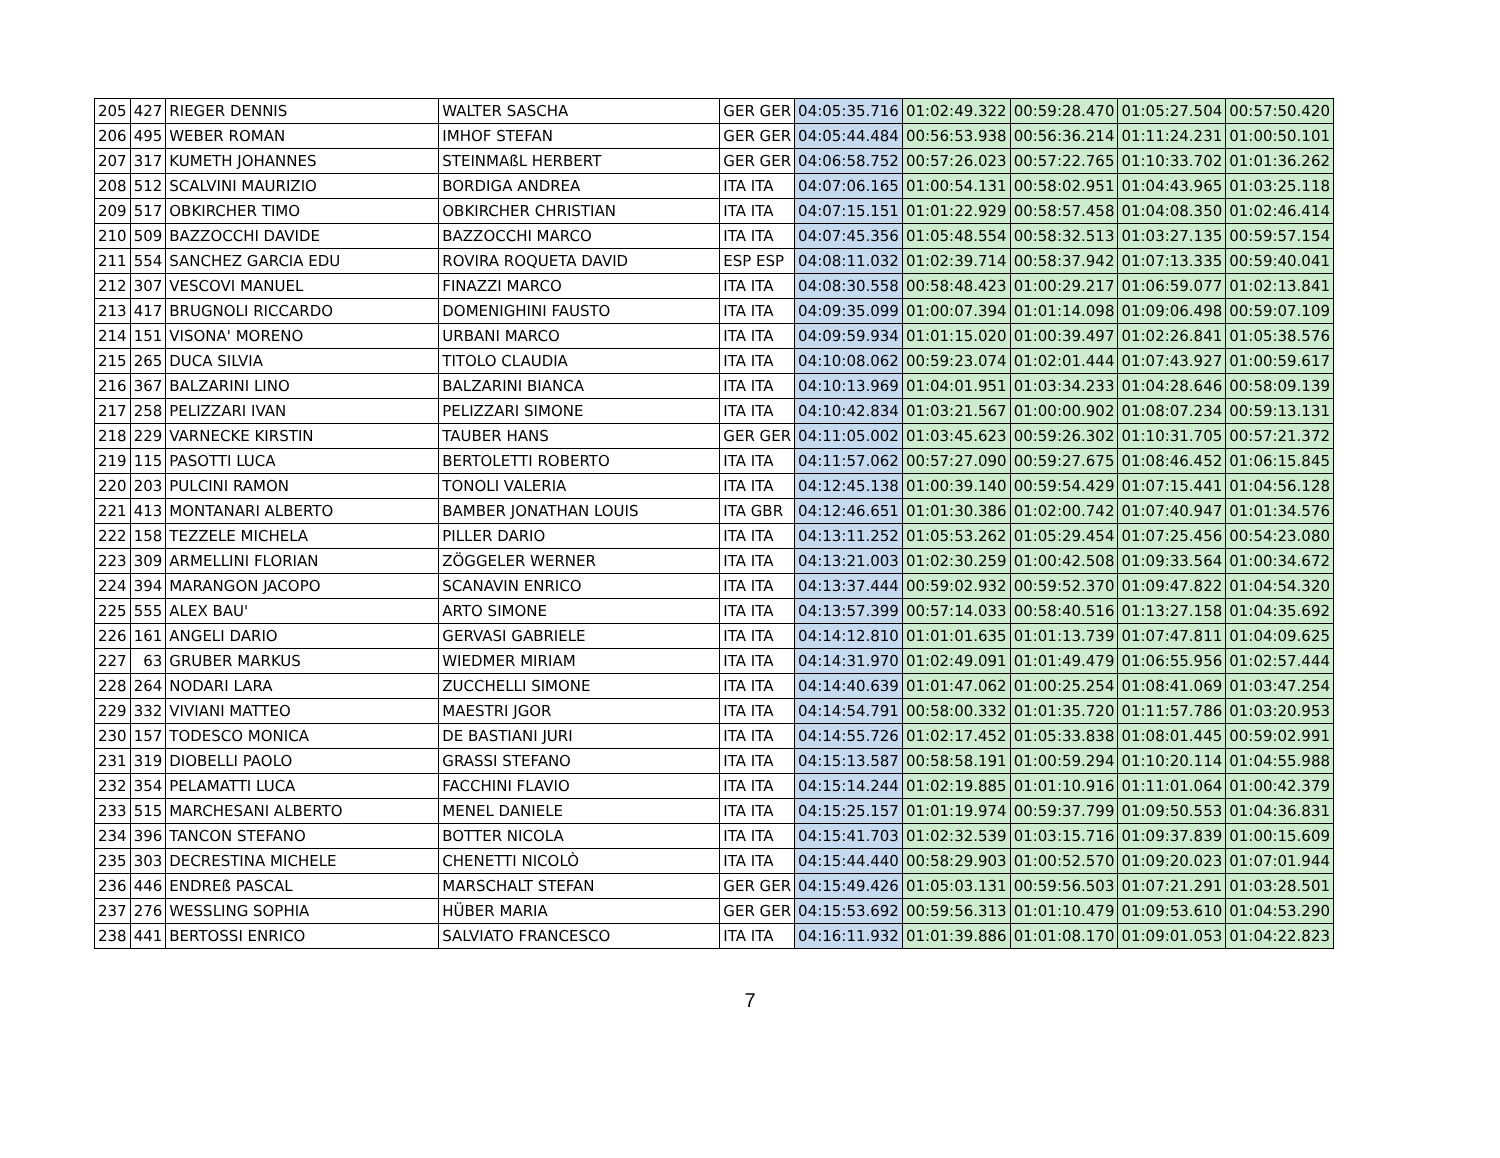| 205 | 427 | RIEGER DENNIS | WALTER SASCHA | GER GER | 04:05:35.716 | 01:02:49.322 | 00:59:28.470 | 01:05:27.504 | 00:57:50.420 |
| 206 | 495 | WEBER ROMAN | IMHOF STEFAN | GER GER | 04:05:44.484 | 00:56:53.938 | 00:56:36.214 | 01:11:24.231 | 01:00:50.101 |
| 207 | 317 | KUMETH JOHANNES | STEINMAßL HERBERT | GER GER | 04:06:58.752 | 00:57:26.023 | 00:57:22.765 | 01:10:33.702 | 01:01:36.262 |
| 208 | 512 | SCALVINI MAURIZIO | BORDIGA ANDREA | ITA ITA | 04:07:06.165 | 01:00:54.131 | 00:58:02.951 | 01:04:43.965 | 01:03:25.118 |
| 209 | 517 | OBKIRCHER TIMO | OBKIRCHER CHRISTIAN | ITA ITA | 04:07:15.151 | 01:01:22.929 | 00:58:57.458 | 01:04:08.350 | 01:02:46.414 |
| 210 | 509 | BAZZOCCHI DAVIDE | BAZZOCCHI MARCO | ITA ITA | 04:07:45.356 | 01:05:48.554 | 00:58:32.513 | 01:03:27.135 | 00:59:57.154 |
| 211 | 554 | SANCHEZ GARCIA EDU | ROVIRA ROQUETA DAVID | ESP ESP | 04:08:11.032 | 01:02:39.714 | 00:58:37.942 | 01:07:13.335 | 00:59:40.041 |
| 212 | 307 | VESCOVI MANUEL | FINAZZI MARCO | ITA ITA | 04:08:30.558 | 00:58:48.423 | 01:00:29.217 | 01:06:59.077 | 01:02:13.841 |
| 213 | 417 | BRUGNOLI RICCARDO | DOMENIGHINI FAUSTO | ITA ITA | 04:09:35.099 | 01:00:07.394 | 01:01:14.098 | 01:09:06.498 | 00:59:07.109 |
| 214 | 151 | VISONA' MORENO | URBANI MARCO | ITA ITA | 04:09:59.934 | 01:01:15.020 | 01:00:39.497 | 01:02:26.841 | 01:05:38.576 |
| 215 | 265 | DUCA SILVIA | TITOLO CLAUDIA | ITA ITA | 04:10:08.062 | 00:59:23.074 | 01:02:01.444 | 01:07:43.927 | 01:00:59.617 |
| 216 | 367 | BALZARINI LINO | BALZARINI BIANCA | ITA ITA | 04:10:13.969 | 01:04:01.951 | 01:03:34.233 | 01:04:28.646 | 00:58:09.139 |
| 217 | 258 | PELIZZARI IVAN | PELIZZARI SIMONE | ITA ITA | 04:10:42.834 | 01:03:21.567 | 01:00:00.902 | 01:08:07.234 | 00:59:13.131 |
| 218 | 229 | VARNECKE KIRSTIN | TAUBER HANS | GER GER | 04:11:05.002 | 01:03:45.623 | 00:59:26.302 | 01:10:31.705 | 00:57:21.372 |
| 219 | 115 | PASOTTI LUCA | BERTOLETTI ROBERTO | ITA ITA | 04:11:57.062 | 00:57:27.090 | 00:59:27.675 | 01:08:46.452 | 01:06:15.845 |
| 220 | 203 | PULCINI RAMON | TONOLI VALERIA | ITA ITA | 04:12:45.138 | 01:00:39.140 | 00:59:54.429 | 01:07:15.441 | 01:04:56.128 |
| 221 | 413 | MONTANARI ALBERTO | BAMBER JONATHAN LOUIS | ITA GBR | 04:12:46.651 | 01:01:30.386 | 01:02:00.742 | 01:07:40.947 | 01:01:34.576 |
| 222 | 158 | TEZZELE MICHELA | PILLER DARIO | ITA ITA | 04:13:11.252 | 01:05:53.262 | 01:05:29.454 | 01:07:25.456 | 00:54:23.080 |
| 223 | 309 | ARMELLINI FLORIAN | ZÖGGELER WERNER | ITA ITA | 04:13:21.003 | 01:02:30.259 | 01:00:42.508 | 01:09:33.564 | 01:00:34.672 |
| 224 | 394 | MARANGON JACOPO | SCANAVIN ENRICO | ITA ITA | 04:13:37.444 | 00:59:02.932 | 00:59:52.370 | 01:09:47.822 | 01:04:54.320 |
| 225 | 555 | ALEX BAU' | ARTO SIMONE | ITA ITA | 04:13:57.399 | 00:57:14.033 | 00:58:40.516 | 01:13:27.158 | 01:04:35.692 |
| 226 | 161 | ANGELI DARIO | GERVASI GABRIELE | ITA ITA | 04:14:12.810 | 01:01:01.635 | 01:01:13.739 | 01:07:47.811 | 01:04:09.625 |
| 227 | 63 | GRUBER MARKUS | WIEDMER MIRIAM | ITA ITA | 04:14:31.970 | 01:02:49.091 | 01:01:49.479 | 01:06:55.956 | 01:02:57.444 |
| 228 | 264 | NODARI LARA | ZUCCHELLI SIMONE | ITA ITA | 04:14:40.639 | 01:01:47.062 | 01:00:25.254 | 01:08:41.069 | 01:03:47.254 |
| 229 | 332 | VIVIANI MATTEO | MAESTRI JGOR | ITA ITA | 04:14:54.791 | 00:58:00.332 | 01:01:35.720 | 01:11:57.786 | 01:03:20.953 |
| 230 | 157 | TODESCO MONICA | DE BASTIANI JURI | ITA ITA | 04:14:55.726 | 01:02:17.452 | 01:05:33.838 | 01:08:01.445 | 00:59:02.991 |
| 231 | 319 | DIOBELLI PAOLO | GRASSI STEFANO | ITA ITA | 04:15:13.587 | 00:58:58.191 | 01:00:59.294 | 01:10:20.114 | 01:04:55.988 |
| 232 | 354 | PELAMATTI LUCA | FACCHINI FLAVIO | ITA ITA | 04:15:14.244 | 01:02:19.885 | 01:01:10.916 | 01:11:01.064 | 01:00:42.379 |
| 233 | 515 | MARCHESANI ALBERTO | MENEL DANIELE | ITA ITA | 04:15:25.157 | 01:01:19.974 | 00:59:37.799 | 01:09:50.553 | 01:04:36.831 |
| 234 | 396 | TANCON STEFANO | BOTTER NICOLA | ITA ITA | 04:15:41.703 | 01:02:32.539 | 01:03:15.716 | 01:09:37.839 | 01:00:15.609 |
| 235 | 303 | DECRESTINA MICHELE | CHENETTI NICOLÒ | ITA ITA | 04:15:44.440 | 00:58:29.903 | 01:00:52.570 | 01:09:20.023 | 01:07:01.944 |
| 236 | 446 | ENDREß PASCAL | MARSCHALT STEFAN | GER GER | 04:15:49.426 | 01:05:03.131 | 00:59:56.503 | 01:07:21.291 | 01:03:28.501 |
| 237 | 276 | WESSLING SOPHIA | HÜBER MARIA | GER GER | 04:15:53.692 | 00:59:56.313 | 01:01:10.479 | 01:09:53.610 | 01:04:53.290 |
| 238 | 441 | BERTOSSI ENRICO | SALVIATO FRANCESCO | ITA ITA | 04:16:11.932 | 01:01:39.886 | 01:01:08.170 | 01:09:01.053 | 01:04:22.823 |
7